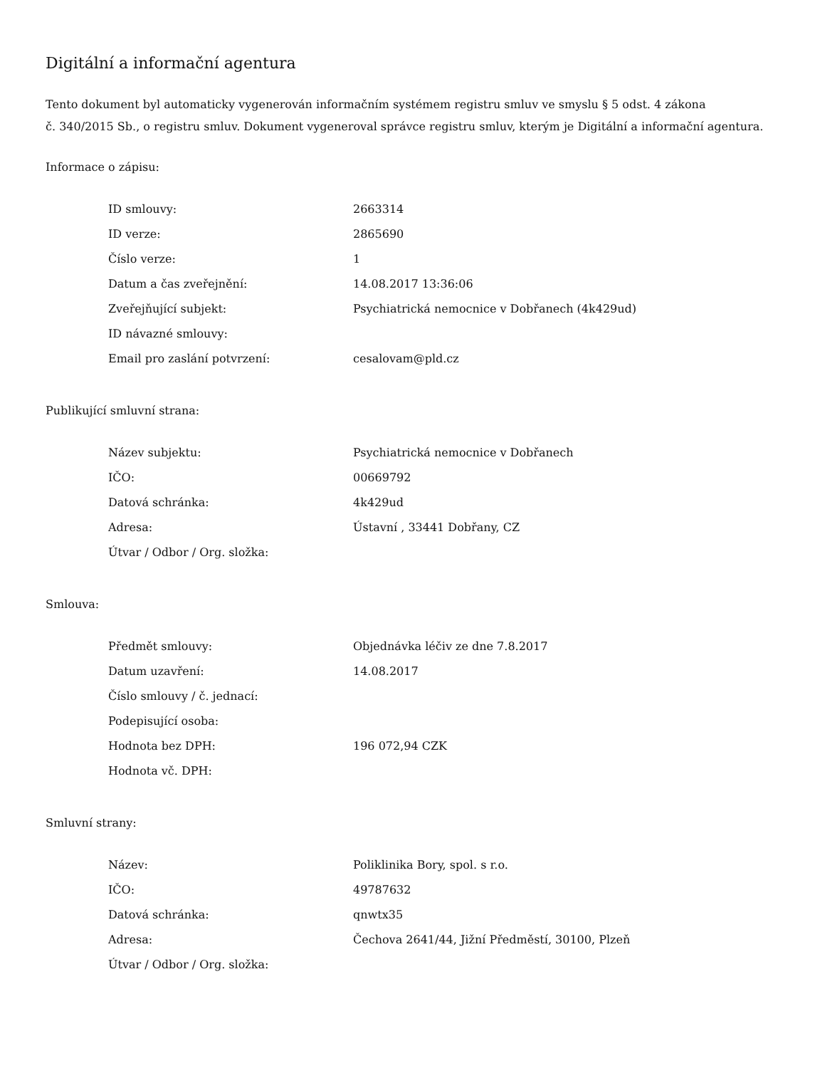Digitální a informační agentura
Tento dokument byl automaticky vygenerován informačním systémem registru smluv ve smyslu § 5 odst. 4 zákona
č. 340/2015 Sb., o registru smluv. Dokument vygeneroval správce registru smluv, kterým je Digitální a informační agentura.
Informace o zápisu:
| ID smlouvy: | 2663314 |
| ID verze: | 2865690 |
| Číslo verze: | 1 |
| Datum a čas zveřejnění: | 14.08.2017 13:36:06 |
| Zveřejňující subjekt: | Psychiatrická nemocnice v Dobřanech (4k429ud) |
| ID návazné smlouvy: | |
| Email pro zaslání potvrzení: | cesalovam@pld.cz |
Publikující smluvní strana:
| Název subjektu: | Psychiatrická nemocnice v Dobřanech |
| IČO: | 00669792 |
| Datová schránka: | 4k429ud |
| Adresa: | Ústavní , 33441 Dobřany, CZ |
| Útvar / Odbor / Org. složka: | |
Smlouva:
| Předmět smlouvy: | Objednávka léčiv ze dne 7.8.2017 |
| Datum uzavření: | 14.08.2017 |
| Číslo smlouvy / č. jednací: | |
| Podepisující osoba: | |
| Hodnota bez DPH: | 196 072,94 CZK |
| Hodnota vč. DPH: | |
Smluvní strany:
| Název: | Poliklinika Bory, spol. s r.o. |
| IČO: | 49787632 |
| Datová schránka: | qnwtx35 |
| Adresa: | Čechova 2641/44, Jižní Předměstí, 30100, Plzeň |
| Útvar / Odbor / Org. složka: | |